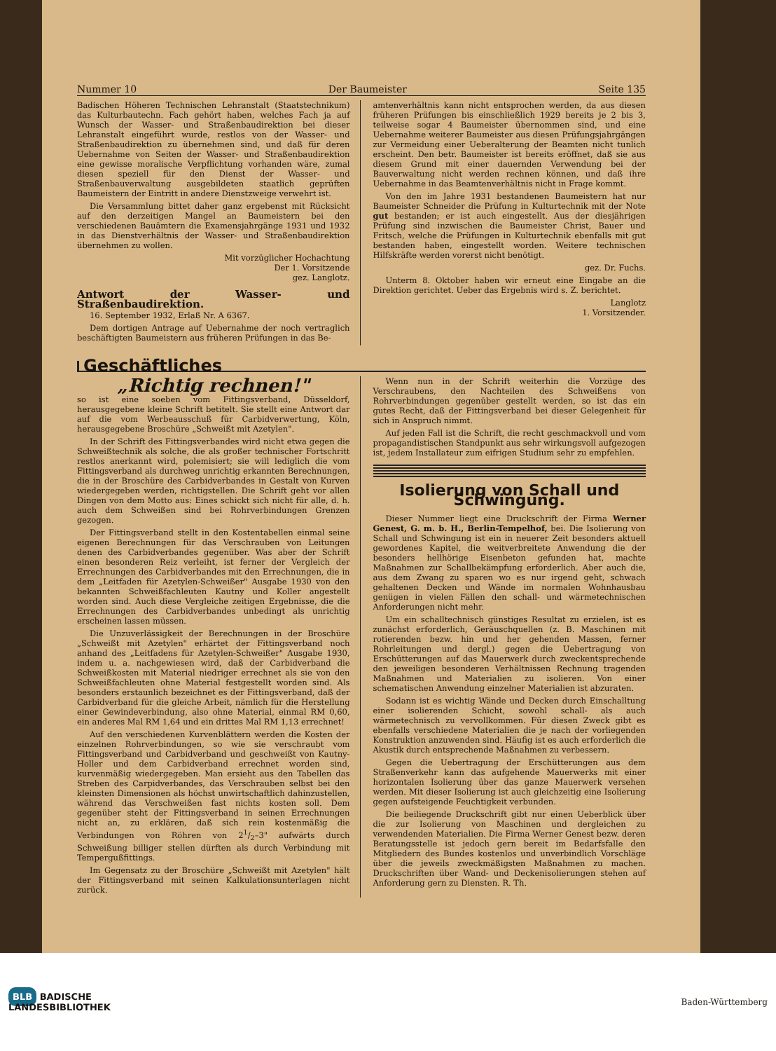Nummer 10 Der Baumeister Seite 135
Badischen Höheren Technischen Lehranstalt (Staatstechnikum) das Kulturbautechn. Fach gehört haben, welches Fach ja auf Wunsch der Wasser- und Straßenbaudirektion bei dieser Lehranstalt eingeführt wurde, restlos von der Wasser- und Straßenbaudirektion zu übernehmen sind, und daß für deren Uebernahme von Seiten der Wasser- und Straßenbaudirektion eine gewisse moralische Verpflichtung vorhanden wäre, zumal diesen speziell für den Dienst der Wasser- und Straßenbauverwaltung ausgebildeten staatlich geprüften Baumeistern der Eintritt in andere Dienstzweige verwehrt ist.
Die Versammlung bittet daher ganz ergebenst mit Rücksicht auf den derzeitigen Mangel an Baumeistern bei den verschiedenen Bauämtern die Examensjahrgänge 1931 und 1932 in das Dienstverhältnis der Wasser- und Straßenbaudirektion übernehmen zu wollen.
Mit vorzüglicher Hochachtung
Der 1. Vorsitzende
gez. Langlotz.
Antwort der Wasser- und Straßenbaudirektion.
16. September 1932, Erlaß Nr. A 6367.
Dem dortigen Antrage auf Uebernahme der noch vertraglich beschäftigten Baumeistern aus früheren Prüfungen in das Be-
amtenverhältnis kann nicht entsprochen werden, da aus diesen früheren Prüfungen bis einschließlich 1929 bereits je 2 bis 3, teilweise sogar 4 Baumeister übernommen sind, und eine Uebernahme weiterer Baumeister aus diesen Prüfungsjahrgängen zur Vermeidung einer Ueberalterung der Beamten nicht tunlich erscheint. Den betr. Baumeister ist bereits eröffnet, daß sie aus diesem Grund mit einer dauernden Verwendung bei der Bauverwaltung nicht werden rechnen können, und daß ihre Uebernahme in das Beamtenverhältnis nicht in Frage kommt.
Von den im Jahre 1931 bestandenen Baumeistern hat nur Baumeister Schneider die Prüfung in Kulturtechnik mit der Note gut bestanden; er ist auch eingestellt. Aus der diesjährigen Prüfung sind inzwischen die Baumeister Christ, Bauer und Fritsch, welche die Prüfungen in Kulturtechnik ebenfalls mit gut bestanden haben, eingestellt worden. Weitere technischen Hilfskräfte werden vorerst nicht benötigt.
gez. Dr. Fuchs.
Unterm 8. Oktober haben wir erneut eine Eingabe an die Direktion gerichtet. Ueber das Ergebnis wird s. Z. berichtet.
Langlotz
1. Vorsitzender.
Geschäftliches
„Richtig rechnen!"
so ist eine soeben vom Fittingsverband, Düsseldorf, herausgegebene kleine Schrift betitelt. Sie stellt eine Antwort dar auf die vom Werbeausschuß für Carbidverwertung, Köln, herausgegebene Broschüre „Schweißt mit Azetylen".
In der Schrift des Fittingsverbandes wird nicht etwa gegen die Schweißtechnik als solche, die als großer technischer Fortschritt restlos anerkannt wird, polemisiert; sie will lediglich die vom Fittingsverband als durchweg unrichtig erkannten Berechnungen, die in der Broschüre des Carbidverbandes in Gestalt von Kurven wiedergegeben werden, richtigstellen. Die Schrift geht vor allen Dingen von dem Motto aus: Eines schickt sich nicht für alle, d. h. auch dem Schweißen sind bei Rohrverbindungen Grenzen gezogen.
Der Fittingsverband stellt in den Kostentabellen einmal seine eigenen Berechnungen für das Verschrauben von Leitungen denen des Carbidverbandes gegenüber. Was aber der Schrift einen besonderen Reiz verleiht, ist ferner der Vergleich der Errechnungen des Carbidverbandes mit den Errechnungen, die in dem „Leitfaden für Azetylen-Schweißer" Ausgabe 1930 von den bekannten Schweißfachleuten Kautny und Koller angestellt worden sind. Auch diese Vergleiche zeitigen Ergebnisse, die die Errechnungen des Carbidverbandes unbedingt als unrichtig erscheinen lassen müssen.
Die Unzuverlässigkeit der Berechnungen in der Broschüre „Schweißt mit Azetylen" erhärtet der Fittingsverband noch anhand des „Leitfadens für Azetylen-Schweißer" Ausgabe 1930, indem u. a. nachgewiesen wird, daß der Carbidverband die Schweißkosten mit Material niedriger errechnet als sie von den Schweißfachleuten ohne Material festgestellt worden sind. Als besonders erstaunlich bezeichnet es der Fittingsverband, daß der Carbidverband für die gleiche Arbeit, nämlich für die Herstellung einer Gewindeverbindung, also ohne Material, einmal RM 0,60, ein anderes Mal RM 1,64 und ein drittes Mal RM 1,13 errechnet!
Auf den verschiedenen Kurvenblättern werden die Kosten der einzelnen Rohrverbindungen, so wie sie verschraubt vom Fittingsverband und Carbidverband und geschweißt von Kautny-Holler und dem Carbidverband errechnet worden sind, kurvenmäßig wiedergegeben. Man ersieht aus den Tabellen das Streben des Carpidverbandes, das Verschrauben selbst bei den kleinsten Dimensionen als höchst unwirtschaftlich dahinzustellen, während das Verschweißen fast nichts kosten soll. Dem gegenüber steht der Fittingsverband in seinen Errechnungen nicht an, zu erklären, daß sich rein kostenmäßig die Verbindungen von Röhren von 21/2–3" aufwärts durch Schweißung billiger stellen dürften als durch Verbindung mit Tempergußfittings.
Im Gegensatz zu der Broschüre „Schweißt mit Azetylen" hält der Fittingsverband mit seinen Kalkulationsunterlagen nicht zurück.
Wenn nun in der Schrift weiterhin die Vorzüge des Verschraubens, den Nachteilen des Schweißens von Rohrverbindungen gegenüber gestellt werden, so ist das ein gutes Recht, daß der Fittingsverband bei dieser Gelegenheit für sich in Anspruch nimmt.
Auf jeden Fall ist die Schrift, die recht geschmackvoll und vom propagandistischen Standpunkt aus sehr wirkungsvoll aufgezogen ist, jedem Installateur zum eifrigen Studium sehr zu empfehlen.
Isolierung von Schall und Schwingung.
Dieser Nummer liegt eine Druckschrift der Firma Werner Genest, G. m. b. H., Berlin-Tempelhof, bei. Die Isolierung von Schall und Schwingung ist ein in neuerer Zeit besonders aktuell gewordenes Kapitel, die weitverbreitete Anwendung die der besonders hellhörige Eisenbeton gefunden hat, machte Maßnahmen zur Schallbekämpfung erforderlich. Aber auch die, aus dem Zwang zu sparen wo es nur irgend geht, schwach gehaltenen Decken und Wände im normalen Wohnhausbau genügen in vielen Fällen den schall- und wärmetechnischen Anforderungen nicht mehr.
Um ein schalltechnisch günstiges Resultat zu erzielen, ist es zunächst erforderlich, Geräuschquellen (z. B. Maschinen mit rotierenden bezw. hin und her gehenden Massen, ferner Rohrleitungen und dergl.) gegen die Uebertragung von Erschütterungen auf das Mauerwerk durch zweckentsprechende den jeweiligen besonderen Verhältnissen Rechnung tragenden Maßnahmen und Materialien zu isolieren. Von einer schematischen Anwendung einzelner Materialien ist abzuraten.
Sodann ist es wichtig Wände und Decken durch Einschalltung einer isolierenden Schicht, sowohl schall- als auch wärmetechnisch zu vervollkommen. Für diesen Zweck gibt es ebenfalls verschiedene Materialien die je nach der vorliegenden Konstruktion anzuwenden sind. Häufig ist es auch erforderlich die Akustik durch entsprechende Maßnahmen zu verbessern.
Gegen die Uebertragung der Erschütterungen aus dem Straßenverkehr kann das aufgehende Mauerwerks mit einer horizontalen Isolierung über das ganze Mauerwerk versehen werden. Mit dieser Isolierung ist auch gleichzeitig eine Isolierung gegen aufsteigende Feuchtigkeit verbunden.
Die beiliegende Druckschrift gibt nur einen Ueberblick über die zur Isolierung von Maschinen und dergleichen zu verwendenden Materialien. Die Firma Werner Genest bezw. deren Beratungsstelle ist jedoch gern bereit im Bedarfsfalle den Mitgliedern des Bundes kostenlos und unverbindlich Vorschläge über die jeweils zweckmäßigsten Maßnahmen zu machen. Druckschriften über Wand- und Deckenisolierungen stehen auf Anforderung gern zu Diensten. R. Th.
BLB BADISCHE
LANDESBIBLIOTHEK Baden-Württemberg